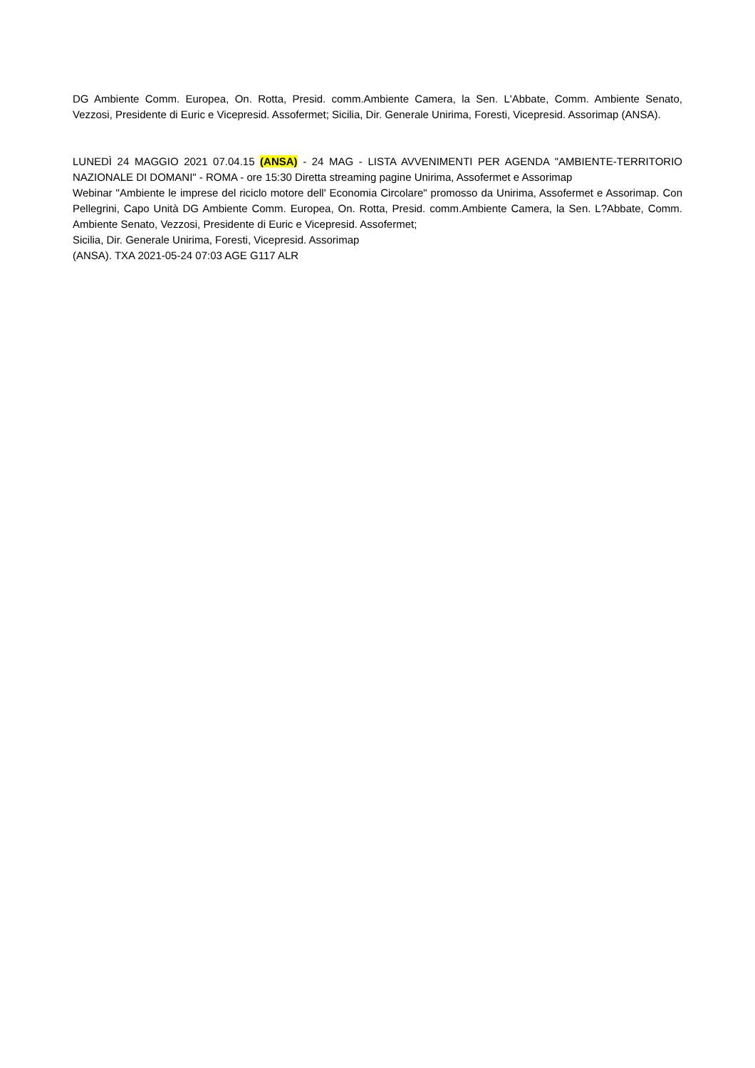DG Ambiente Comm. Europea, On. Rotta, Presid. comm.Ambiente Camera, la Sen. L'Abbate, Comm. Ambiente Senato, Vezzosi, Presidente di Euric e Vicepresid. Assofermet; Sicilia, Dir. Generale Unirima, Foresti, Vicepresid. Assorimap (ANSA).
LUNEDÌ 24 MAGGIO 2021 07.04.15 (ANSA) - 24 MAG - LISTA AVVENIMENTI PER AGENDA "AMBIENTE-TERRITORIO NAZIONALE DI DOMANI" - ROMA - ore 15:30 Diretta streaming pagine Unirima, Assofermet e Assorimap
Webinar "Ambiente le imprese del riciclo motore dell' Economia Circolare" promosso da Unirima, Assofermet e Assorimap. Con Pellegrini, Capo Unità DG Ambiente Comm. Europea, On. Rotta, Presid. comm.Ambiente Camera, la Sen. L?Abbate, Comm. Ambiente Senato, Vezzosi, Presidente di Euric e Vicepresid. Assofermet;
Sicilia, Dir. Generale Unirima, Foresti, Vicepresid. Assorimap
(ANSA). TXA 2021-05-24 07:03 AGE G117 ALR